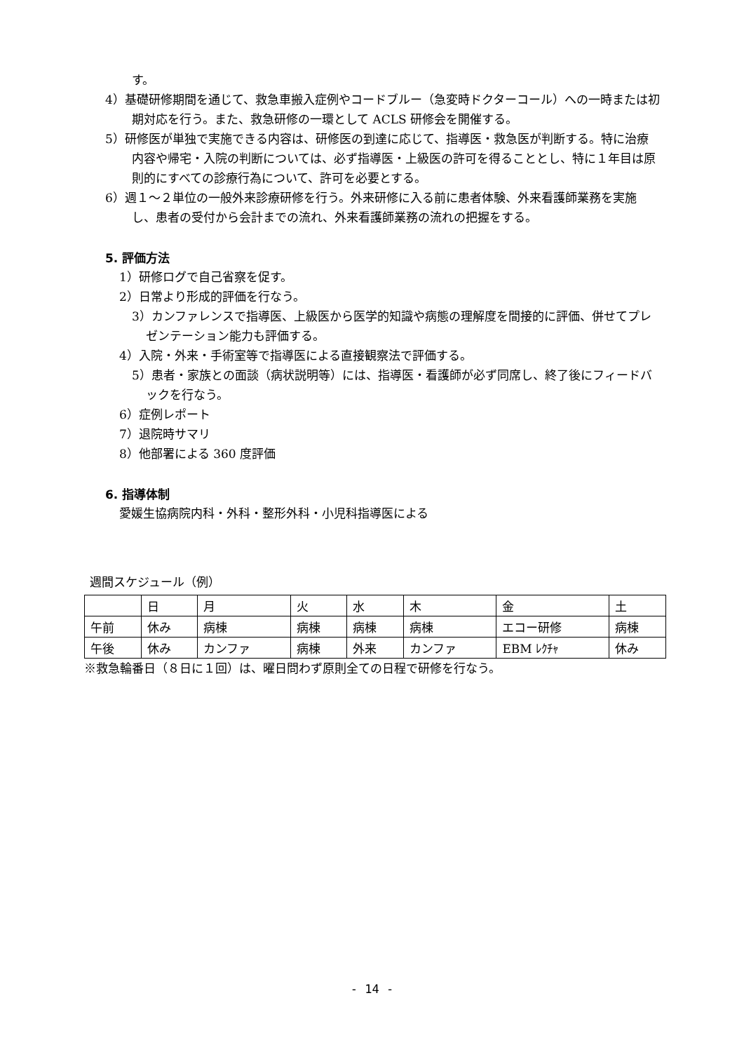す。
4）基礎研修期間を通じて、救急車搬入症例やコードブルー（急変時ドクターコール）への一時または初期対応を行う。また、救急研修の一環として ACLS 研修会を開催する。
5）研修医が単独で実施できる内容は、研修医の到達に応じて、指導医・救急医が判断する。特に治療内容や帰宅・入院の判断については、必ず指導医・上級医の許可を得ることとし、特に１年目は原則的にすべての診療行為について、許可を必要とする。
6）週１～２単位の一般外来診療研修を行う。外来研修に入る前に患者体験、外来看護師業務を実施し、患者の受付から会計までの流れ、外来看護師業務の流れの把握をする。
5. 評価方法
1）研修ログで自己省察を促す。
2）日常より形成的評価を行なう。
3）カンファレンスで指導医、上級医から医学的知識や病態の理解度を間接的に評価、併せてプレゼンテーション能力も評価する。
4）入院・外来・手術室等で指導医による直接観察法で評価する。
5）患者・家族との面談（病状説明等）には、指導医・看護師が必ず同席し、終了後にフィードバックを行なう。
6）症例レポート
7）退院時サマリ
8）他部署による 360 度評価
6. 指導体制
愛媛生協病院内科・外科・整形外科・小児科指導医による
週間スケジュール（例）
| | 日 | 月 | 火 | 水 | 木 | 金 | 土 |
| 午前 | 休み | 病棟 | 病棟 | 病棟 | 病棟 | エコー研修 | 病棟 |
| 午後 | 休み | カンファ | 病棟 | 外来 | カンファ | EBM ﾚｸﾁｬ | 休み |
※救急輪番日（８日に１回）は、曜日問わず原則全ての日程で研修を行なう。
- 14 -